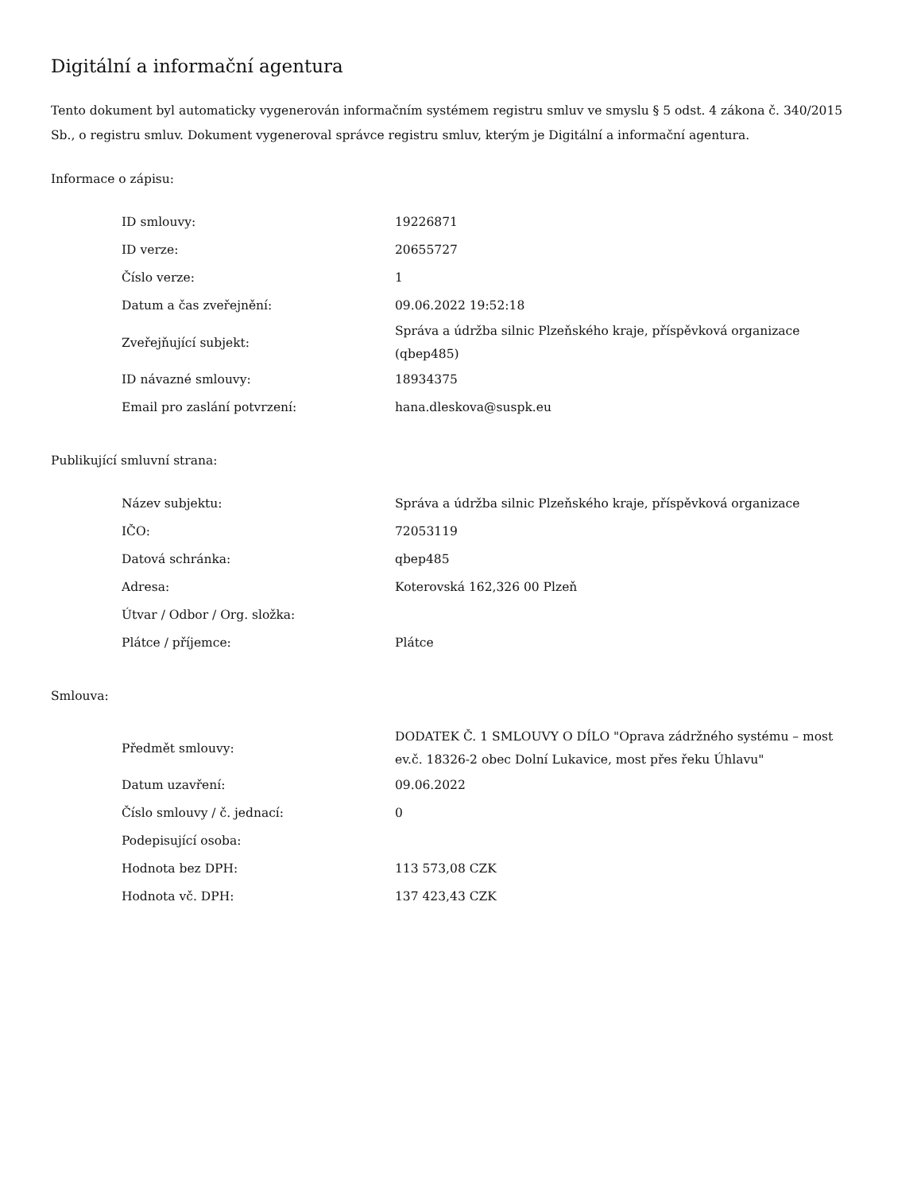Digitální a informační agentura
Tento dokument byl automaticky vygenerován informačním systémem registru smluv ve smyslu § 5 odst. 4 zákona č. 340/2015 Sb., o registru smluv. Dokument vygeneroval správce registru smluv, kterým je Digitální a informační agentura.
Informace o zápisu:
| ID smlouvy: | 19226871 |
| ID verze: | 20655727 |
| Číslo verze: | 1 |
| Datum a čas zveřejnění: | 09.06.2022 19:52:18 |
| Zveřejňující subjekt: | Správa a údržba silnic Plzeňského kraje, příspěvková organizace (qbep485) |
| ID návazné smlouvy: | 18934375 |
| Email pro zaslání potvrzení: | hana.dleskova@suspk.eu |
Publikující smluvní strana:
| Název subjektu: | Správa a údržba silnic Plzeňského kraje, příspěvková organizace |
| IČO: | 72053119 |
| Datová schránka: | qbep485 |
| Adresa: | Koterovská 162,326 00 Plzeň |
| Útvar / Odbor / Org. složka: | |
| Plátce / příjemce: | Plátce |
Smlouva:
| Předmět smlouvy: | DODATEK Č. 1 SMLOUVY O DÍLO "Oprava zádržného systému – most ev.č. 18326-2 obec Dolní Lukavice, most přes řeku Úhlavu" |
| Datum uzavření: | 09.06.2022 |
| Číslo smlouvy / č. jednací: | 0 |
| Podepisující osoba: | |
| Hodnota bez DPH: | 113 573,08 CZK |
| Hodnota vč. DPH: | 137 423,43 CZK |